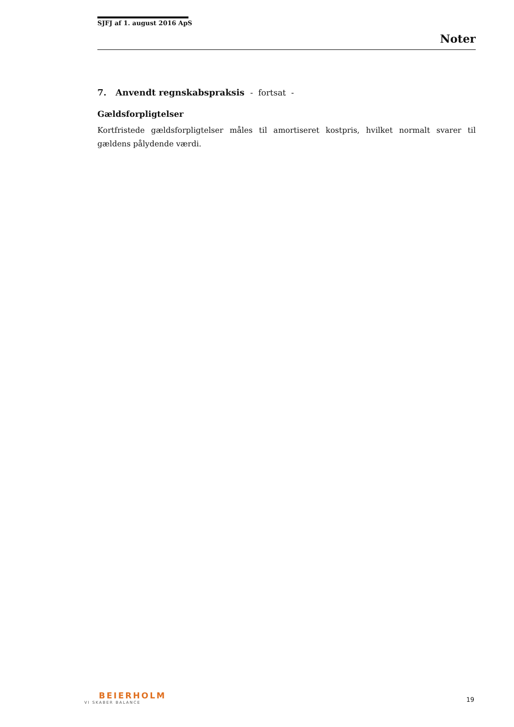SJFJ af 1. august 2016 ApS
Noter
7. Anvendt regnskabspraksis - fortsat -
Gældsforpligtelser
Kortfristede gældsforpligtelser måles til amortiseret kostpris, hvilket normalt svarer til gældens pålydende værdi.
BEIERHOLM
VI SKABER BALANCE
19